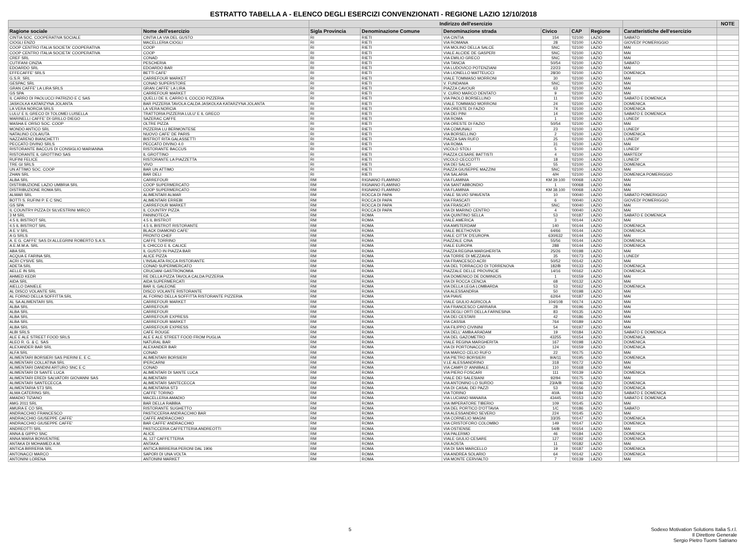ESTRATTO TABELLA A - ELENCO DEGLI ESERCIZI CONVENZIONATI - REGIONE LAZIO 12/10/2018
| | | Indirizzo dell'esercizio | | | | | | | | NOTE |
| --- | --- | --- | --- | --- | --- | --- | --- | --- | --- | --- |
| Ragione sociale | Nome dell'esercizio | Sigla Provincia | Denominazione Comune | Denominazione strada | Civico | CAP | Regione | | Caratteristiche dell'esercizio | |
| CINTIA SOC. COOPERATIVA SOCIALE | CINTIA LA VIA DEL GUSTO | RI | RIETI | VIA CINTIA | 154 | '02100 | LAZIO | | SABATO | |
| CIOGLI ENZO | MACELLERIA CIOGLI | RI | RIETI | VIA ROMANA | 28 | '02100 | LAZIO | | GIOVEDI' POMERIGGIO | |
| COOP CENTRO ITALIA SOCIETA' COOPERATIVA | COOP | RI | RIETI | VIA MOLINO DELLA SALCE | SNC | '02100 | LAZIO | | MAI | |
| COOP CENTRO ITALIA SOCIETA' COOPERATIVA | COOP | RI | RIETI | VIALE ALCIDE DE GASPERI | SNC | '02100 | LAZIO | | MAI | |
| CREF SRL | CONAD | RI | RIETI | VIA EMILIO GRECO | SNC | '02100 | LAZIO | | MAI | |
| CUTIFANI CINZIA | PESCHERIA | RI | RIETI | VIA TANCIA | 50/54 | '02100 | LAZIO | | SABATO | |
| EDOARDO SRL | EDOARDO BAR | RI | RIETI | VIA LUDOVICO POTENZIANI | 22/23 | '02100 | LAZIO | | MAI | |
| EFFECAFFE' SRLS | BETTI CAFE' | RI | RIETI | VIA LIONELLO MATTEUCCI | 28/30 | '02100 | LAZIO | | DOMENICA | |
| G.S.R. SRL | CARREFOUR MARKET | RI | RIETI | VIALE TOMMASO MORRONI | 30 | '02100 | LAZIO | | MAI | |
| GESPAC SRL | CONAD SUPERSTORE | RI | RIETI | V. FUNDANIA | SNC | '02100 | LAZIO | | MAI | |
| GRAN CAFFE' LA LIRA SRLS | GRAN CAFFE' LA LIRA | RI | RIETI | PIAZZA CAVOUR | 63 | '02100 | LAZIO | | MAI | |
| GS SPA | CARREFOUR MARKET | RI | RIETI | V. CURIO MARCO DENTATO | 9 | '02100 | LAZIO | | MAI | |
| IL CARRO DI PAOLUCCI PATRIZIO E C SAS | QUELLI DE IL CARRO IL COCCIO PIZZERIA | RI | RIETI | VIA PAOLO BORSELLINO | 11 | '02100 | LAZIO | | SABATO E DOMENICA | |
| JASKOLKA KATARZYNA JOLANTA | BAR PIZZERIA TAVOLA CALDA JASKOLKA KATARZYNA JOLANTA | RI | RIETI | VIALE TOMMASO MORRONI | 24 | '02100 | LAZIO | | DOMENICA | |
| LA VERA NORCIA SRLS | LA VERA NORCIA | RI | RIETI | VIA ORESTE DI FAZIO | 74 | '02100 | LAZIO | | DOMENICA | |
| LULU' E IL GRECO DI TOLOMEI LUISELLA | TRATTORIA PIZZERIA LULU' E IL GRECO | RI | RIETI | VIA DEI PINI | 14 | '02100 | LAZIO | | SABATO E DOMENICA | |
| MARINELLI CAFFE' DI GRILLO DIEGO | SAZERAC CAFFE | RI | RIETI | VIA ROMA | 1 | '02100 | LAZIO | | LUNEDI' | |
| MASHA E ORSO SOC. COOP | OLTRE PIZZA | RI | RIETI | VIA ORESTE DI FAZIO | 50/54 | '02100 | LAZIO | | MAI | |
| MONDO ANTICO SRL | PIZZERIA LU BERMONTESE | RI | RIETI | VIA COMUNALI | 23 | '02100 | LAZIO | | LUNEDI' | |
| NATALINO COLAIUTA | NUOVO CAFE' DE PARIS | RI | RIETI | VIA BORSELLINO | 2 | '02100 | LAZIO | | DOMENICA | |
| NAZZARENO BIANCHETTI | BISTROT RITA GALASSETTI | RI | RIETI | PIAZZA SAN RUFO | 25 | '02100 | LAZIO | | LUNEDI' | |
| PECCATO DIVINO SRLS | PECCATO DIVINO 4.0 | RI | RIETI | VIA ROMA | 31 | '02100 | LAZIO | | MAI | |
| RISTORANTE BACCUS DI CONSIGLIO MARIANNA | RISTORANTE BACCUS | RI | RIETI | VICOLO STOLI | 5 | '02100 | LAZIO | | LUNEDI' | |
| RISTORANTE IL GROTTINO SAS | IL GROTTINO | RI | RIETI | PIAZZA CESARE BATTISTI | 4 | '02100 | LAZIO | | MARTEDI' | |
| RUFINI FELICE | RISTORANTE LA PIAZZETTA | RI | RIETI | VICOLO CECCOTTI | 18 | '02100 | LAZIO | | LUNEDI' | |
| TRE GI SRLS | VIVO | RI | RIETI | VIA DEI SALICI | 55 | '02100 | LAZIO | | DOMENICA | |
| UN ATTIMO SOC. COOP | BAR UN ATTIMO | RI | RIETI | PIAZZA GIUSEPPE MAZZINI | SNC | '02100 | LAZIO | | MAI | |
| ZHAN SRL | BAR DELI | RI | RIETI | VIA SALARIA | 4/H | '02100 | LAZIO | | DOMENICA POMERIGGIO | |
| ALBA SRL | CARREFOUR | RM | RIGNANO FLAMINIO | VIA FLAMINIA | KM 39.100 | '00068 | LAZIO | | MAI | |
| DISTRIBUZIONE LAZIO UMBRIA SRL | COOP SUPERMERCATO | RM | RIGNANO FLAMINIO | VIA SANT'ABBONDIO | 1 | '00068 | LAZIO | | MAI | |
| DISTRIBUZIONE ROMA SRL | COOP SUPERMERCATO | RM | RIGNANO FLAMINIO | VIA FLAMINIA | KM 38.100 | '00068 | LAZIO | | MAI | |
| ALMAR SRL | ALIMENTARI ALMAR | RM | ROCCA DI PAPA | VIALE SILVIO SPAVENTA | 10 | '00040 | LAZIO | | SABATO POMERIGGIO | |
| BOTTI S. RUFINI P. E C SNC | ALIMENTARI ERREBI | RM | ROCCA DI PAPA | VIA FRASCATI | 6 | '00040 | LAZIO | | GIOVEDI' POMERIGGIO | |
| GS SPA | CARREFOUR MARKET | RM | ROCCA DI PAPA | VIA FRASCATI | SNC | '00040 | LAZIO | | MAI | |
| IL COUNTRY PIZZA DI SILVESTRINI MIRCO | IL COUNTRY PIZZA | RM | ROCCA DI PAPA | VIA DI MARINO CENTRO | 4 | '00040 | LAZIO | | MAI | |
| 3 M SRL | PANINOTECA | RM | ROMA | VIA QUINTINO SELLA | 53 | '00187 | LAZIO | | SABATO E DOMENICA | |
| 4.5 IL BISTROT SRL | 4.5 IL BISTROT | RM | ROMA | VIALE AMERICA | 3 | '00144 | LAZIO | | MAI | |
| 4.5 IL BISTROT SRL | 4.5 IL BISTROT RISTORANTE | RM | ROMA | VIA AMSTERDAM | 140 | '00144 | LAZIO | | DOMENICA | |
| A E V SRL | BLACK DIAMOND CAFE' | RM | ROMA | VIALE BEETHOVEN | 64/66 | '00144 | LAZIO | | DOMENICA | |
| A G SRLS | PRONTO CHEF | RM | ROMA | VIALE CITTA' D'EUROPA | 630/632 | '00144 | LAZIO | | MAI | |
| A. E G. CAFFE' SAS DI ALLEGRINI ROBERTO S.A.S. | CAFFE TORRINO | RM | ROMA | PIAZZALE CINA | 55/56 | '00144 | LAZIO | | DOMENICA | |
| A.E.M.M.A. SRL | IL CHICCO E IL CALICE | RM | ROMA | VIALE EUROPA | 288 | '00144 | LAZIO | | DOMENICA | |
| ABA SRL | IL GUSTO IN PIAZZA BAR | RM | ROMA | PIAZZA REGINA MARGHERITA | 25/26 | '00198 | LAZIO | | MAI | |
| ACQUA E FARINA SRL | ALICE PIZZA | RM | ROMA | VIA TORRE DI MEZZAVIA | 35 | '00173 | LAZIO | | LUNEDI' | |
| ACRI CYSIVE SRL | L'INSALATA RICCA RISTORANTE | RM | ROMA | VIA FRANCESCO ACRI | 50/52 | '00142 | LAZIO | | MAI | |
| ADETA SRL | CONAD SUPERMERCATO | RM | ROMA | VIA DEL TORRACCIO DI TORRENOVA | 182/B | '00133 | LAZIO | | DOMENICA | |
| AELLE IN SRL | CRUCIANI GASTRONOMIA | RM | ROMA | PIAZZALE DELLE PROVINCIE | 14/16 | '00162 | LAZIO | | DOMENICA | |
| AHMED KEDR | RE DELLA PIZZA TAVOLA CALDA PIZZERIA | RM | ROMA | VIA DOMENICO DE DOMINICIS | 1 | '00159 | LAZIO | | MAI | |
| AIDA SRL | AIDA SUPERMERCATI | RM | ROMA | VIA DI ROCCA CENCIA | 68 | '00132 | LAZIO | | MAI | |
| AIELLO DANIELE | BAR IL GALEONE | RM | ROMA | VIA DELLA LEGA LOMBARDA | 53 | '00162 | LAZIO | | DOMENICA | |
| AL DISCO VOLANTE SRL | DISCO VOLANTE RISTORANTE | RM | ROMA | VIA ALESSANDRIA | 50 | '00198 | LAZIO | | MAI | |
| AL FORNO DELLA SOFFITTA SRL | AL FORNO DELLA SOFFITTA RISTORANTE PIZZERIA | RM | ROMA | VIA PIAVE | 62/64 | '00187 | LAZIO | | MAI | |
| AL SA ALIMENTARI SRL | CARREFOUR MARKET | RM | ROMA | VIALE GIULIO AGRICOLA | 104/108 | '00174 | LAZIO | | MAI | |
| ALBA SRL | CARREFOUR | RM | ROMA | VIA FRANCESCO CARRARA | 28 | '00196 | LAZIO | | MAI | |
| ALBA SRL | CARREFOUR | RM | ROMA | VIA DEGLI ORTI DELLA FARNESINA | 83 | '00135 | LAZIO | | MAI | |
| ALBA SRL | CARREFOUR EXPRESS | RM | ROMA | VIA DEI CESTARI | 42 | '00186 | LAZIO | | MAI | |
| ALBA SRL | CARREFOUR MARKET | RM | ROMA | VIA CASSIA | 764 | '00189 | LAZIO | | MAI | |
| ALBA SRL | CARREFOUR EXPRESS | RM | ROMA | VIA FILIPPO CIVININI | 54 | '00197 | LAZIO | | MAI | |
| ALBI SRLS | CAFE ROUGE | RM | ROMA | VIA DELL' AMBA ARADAM | 19 | '00184 | LAZIO | | SABATO E DOMENICA | |
| ALE E ALE STREET FOOD SRLS | ALE E ALE STREET FOOD FROM PUGLIA | RM | ROMA | VIA DEL GAZOMETRO | 43255 | '00154 | LAZIO | | DOMENICA | |
| ALEO R. G. & C. SAS | NATURAL BAR | RM | ROMA | VIALE REGINA MARGHERITA | 167 | '00198 | LAZIO | | DOMENICA | |
| ALEXANDER BAR SRL | ALEXANDER BAR | RM | ROMA | VIA DI PORTONACCIO | 124 | '00159 | LAZIO | | DOMENICA | |
| ALFA SRL | CONAD | RM | ROMA | VIA MARCO CELIO RUFO | 22 | '00175 | LAZIO | | MAI | |
| ALIMENTARI BORSIERI SAS PIERINI E. E C. | ALIMENTARI BORSIERI | RM | ROMA | VIA PIETRO BORSIERI | 9/A/11 | '00195 | LAZIO | | DOMENICA | |
| ALIMENTARI COLLATINA SRL | IPERCARNI | RM | ROMA | V.LE ALESSANDRINO | 318 | '00172 | LAZIO | | MAI | |
| ALIMENTARI DANDINI ARTURO SNC E C | CONAD | RM | ROMA | VIA CAMPI D' ANNIBALE | 110 | '00168 | LAZIO | | MAI | |
| ALIMENTARI DI SANTE LUCA | ALIMENTARI DI SANTE LUCA | RM | ROMA | VIA PIERO FOSCARI | 111 | '00139 | LAZIO | | DOMENICA | |
| ALIMENTARI EREDI SALVATORI GIOVANNI SAS | ALIMENTARI | RM | ROMA | VIALE DEI SALESIANI | 92/94 | '00175 | LAZIO | | MAI | |
| ALIMENTARI SANTECECCA | ALIMENTARI SANTECECCA | RM | ROMA | VIA ANTONINO LO SURDO | 23/A/B | '00146 | LAZIO | | DOMENICA | |
| ALIMENTARIA ST3 SRL | ALIMENTARIA ST3 | RM | ROMA | VIA DI CASAL DEI PAZZI | 53 | '00156 | LAZIO | | DOMENICA | |
| ALMA CATERING SRL | CAFFE' TORINO | RM | ROMA | VIA TORINO | 40/A | '00184 | LAZIO | | SABATO E DOMENICA | |
| AMADIO TIZIANO | MACELLERIA AMADIO | RM | ROMA | VIA LUCIANO MANARA | 43445 | '00153 | LAZIO | | SABATO E DOMENICA | |
| AMG 2011 SRL | BAR DELLA RABBIA | RM | ROMA | VIA IMPERATORE TIBERIO | 109 | '00145 | LAZIO | | MAI | |
| AMURA E CO SRL | RISTORANTE SUGHETTO | RM | ROMA | VIA DEL PORTICO D'OTTAVIA | 1/C | '00186 | LAZIO | | SABATO | |
| ANDRACCHIO FRANCESCO | PASTICCERIA ANDRACCHIO BAR | RM | ROMA | VIA ALESSANDRO SEVERO | 224 | '00145 | LAZIO | | MAI | |
| ANDRACCHIO GIUSEPPE CAFFE' | CAFFE ANDRACCHIO | RM | ROMA | VIA CORNELIO MAGNI | 33/35 | '00147 | LAZIO | | DOMENICA | |
| ANDRACCHIO GIUSEPPE CAFFE' | BAR CAFFE' ANDRACCHIO | RM | ROMA | VIA CRISTOFORO COLOMBO | 149 | '00147 | LAZIO | | DOMENICA | |
| ANDREOTTI SRL | PASTICCERIA CAFFETTERIA ANDREOTTI | RM | ROMA | VIA OSTIENSE | 54/B | '00154 | LAZIO | | MAI | |
| ANNA & GIPPO SNC | ALICE | RM | ROMA | VIA PALERMO | 46 | '00184 | LAZIO | | DOMENICA | |
| ANNA MARIA BONVENTRE | AL 127 CAFFETTERIA | RM | ROMA | VIALE GIULIO CESARE | 127 | '00192 | LAZIO | | DOMENICA | |
| ANTAKA DI MOHAMED A.M. | ANTAKA | RM | ROMA | VIA AOSTA | 11 | '00182 | LAZIO | | MAI | |
| ANTICA BIRRERIA SRL | ANTICA BIRRERIA PERONI DAL 1906 | RM | ROMA | VIA DI SAN MARCELLO | 19 | '00187 | LAZIO | | DOMENICA | |
| ANTONACCI MARCO | SAPORI DI UNA VOLTA | RM | ROMA | VIA ANDREA SOLARIO | 64 | '00142 | LAZIO | | DOMENICA | |
| ANTONINI LORENA | ANTONINI MARKET | RM | ROMA | VIA MONTE CERVIALTO | 7 | '00139 | LAZIO | | MAI | |
5 Sodexo Motivation Solutions Italia S.r.l.
Il Direttore Generale
Sergio Pietro Tuomi Satriano